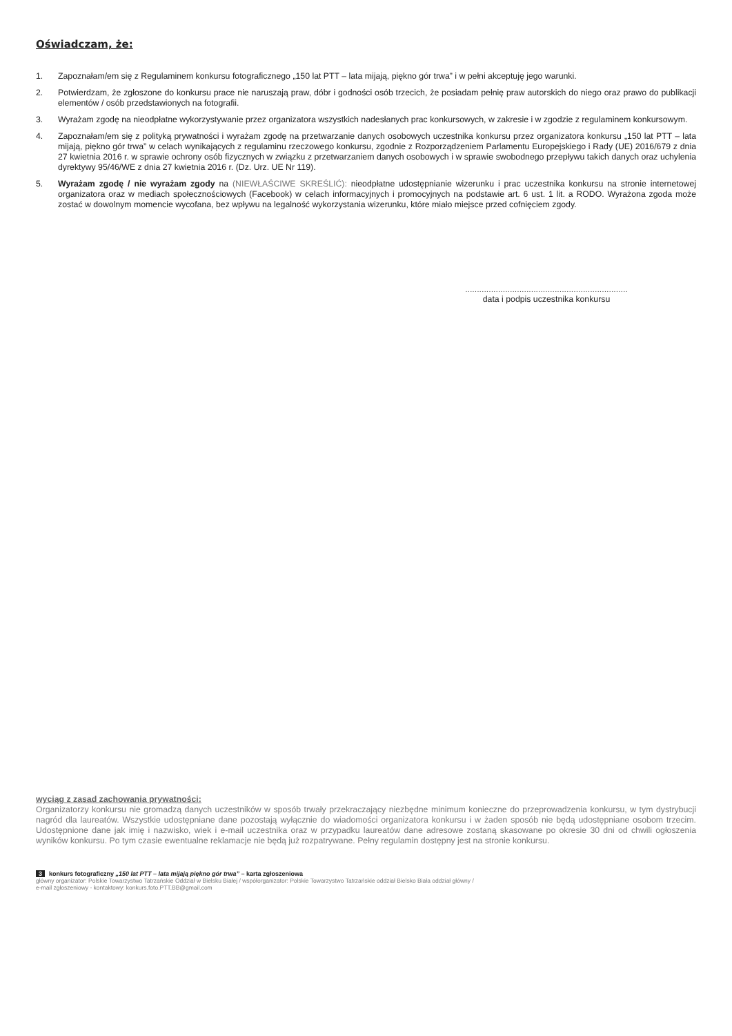Oświadczam, że:
1. Zapoznałam/em się z Regulaminem konkursu fotograficznego „150 lat PTT – lata mijają, piękno gór trwa” i w pełni akceptuję jego warunki.
2. Potwierdzam, że zgłoszone do konkursu prace nie naruszają praw, dóbr i godności osób trzecich, że posiadam pełnię praw autorskich do niego oraz prawo do publikacji elementów / osób przedstawionych na fotografii.
3. Wyrażam zgodę na nieodpłatne wykorzystywanie przez organizatora wszystkich nadesłanych prac konkursowych, w zakresie i w zgodzie z regulaminem konkursowym.
4. Zapoznałam/em się z polityką prywatności i wyrażam zgodę na przetwarzanie danych osobowych uczestnika konkursu przez organizatora konkursu „150 lat PTT – lata mijają, piękno gór trwa” w celach wynikających z regulaminu rzeczowego konkursu, zgodnie z Rozporządzeniem Parlamentu Europejskiego i Rady (UE) 2016/679 z dnia 27 kwietnia 2016 r. w sprawie ochrony osób fizycznych w związku z przetwarzaniem danych osobowych i w sprawie swobodnego przepływu takich danych oraz uchylenia dyrektywy 95/46/WE z dnia 27 kwietnia 2016 r. (Dz. Urz. UE Nr 119).
5. Wyrażam zgodę / nie wyrażam zgody na (NIEWŁAŚCIWE SKREŚLIĆ): nieodpłatne udostępnianie wizerunku i prac uczestnika konkursu na stronie internetowej organizatora oraz w mediach społecznościowych (Facebook) w celach informacyjnych i promocyjnych na podstawie art. 6 ust. 1 lit. a RODO. Wyrażona zgoda może zostać w dowolnym momencie wycofana, bez wpływu na legalność wykorzystania wizerunku, które miało miejsce przed cofnięciem zgody.
.....................................................................
data i podpis uczestnika konkursu
wyciąg z zasad zachowania prywatności:
Organizatorzy konkursu nie gromadzą danych uczestników w sposób trwały przekraczający niezbędne minimum konieczne do przeprowadzenia konkursu, w tym dystrybucji nagród dla laureatów. Wszystkie udostępniane dane pozostają wyłącznie do wiadomości organizatora konkursu i w żaden sposób nie będą udostępniane osobom trzecim. Udostępnione dane jak imię i nazwisko, wiek i e-mail uczestnika oraz w przypadku laureatów dane adresowe zostaną skasowane po okresie 30 dni od chwili ogłoszenia wyników konkursu. Po tym czasie ewentualne reklamacje nie będą już rozpatrywane. Pełny regulamin dostępny jest na stronie konkursu.
3 konkurs fotograficzny „150 lat PTT – lata mijają piękno gór trwa” – karta zgłoszeniowa
główny organizator: Polskie Towarzystwo Tatrzańskie Oddział w Bielsku Białej / współorganizator: Polskie Towarzystwo Tatrzańskie oddział Bielsko Biała oddział główny /
e-mail zgłoszeniowy - kontaktowy: konkurs.foto.PTT.BB@gmail.com